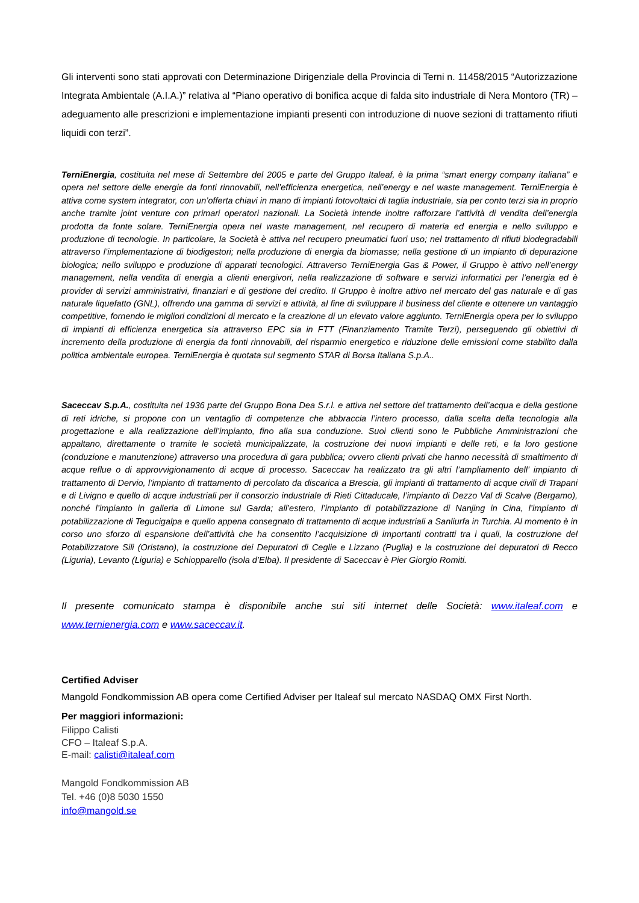Gli interventi sono stati approvati con Determinazione Dirigenziale della Provincia di Terni n. 11458/2015 “Autorizzazione Integrata Ambientale (A.I.A.)” relativa al “Piano operativo di bonifica acque di falda sito industriale di Nera Montoro (TR) – adeguamento alle prescrizioni e implementazione impianti presenti con introduzione di nuove sezioni di trattamento rifiuti liquidi con terzi”.
TerniEnergia, costituita nel mese di Settembre del 2005 e parte del Gruppo Italeaf, è la prima “smart energy company italiana” e opera nel settore delle energie da fonti rinnovabili, nell’efficienza energetica, nell’energy e nel waste management. TerniEnergia è attiva come system integrator, con un’offerta chiavi in mano di impianti fotovoltaici di taglia industriale, sia per conto terzi sia in proprio anche tramite joint venture con primari operatori nazionali. La Società intende inoltre rafforzare l’attività di vendita dell’energia prodotta da fonte solare. TerniEnergia opera nel waste management, nel recupero di materia ed energia e nello sviluppo e produzione di tecnologie. In particolare, la Società è attiva nel recupero pneumatici fuori uso; nel trattamento di rifiuti biodegradabili attraverso l’implementazione di biodigestori; nella produzione di energia da biomasse; nella gestione di un impianto di depurazione biologica; nello sviluppo e produzione di apparati tecnologici. Attraverso TerniEnergia Gas & Power, il Gruppo è attivo nell’energy management, nella vendita di energia a clienti energivori, nella realizzazione di software e servizi informatici per l’energia ed è provider di servizi amministrativi, finanziari e di gestione del credito. Il Gruppo è inoltre attivo nel mercato del gas naturale e di gas naturale liquefatto (GNL), offrendo una gamma di servizi e attività, al fine di sviluppare il business del cliente e ottenere un vantaggio competitive, fornendo le migliori condizioni di mercato e la creazione di un elevato valore aggiunto. TerniEnergia opera per lo sviluppo di impianti di efficienza energetica sia attraverso EPC sia in FTT (Finanziamento Tramite Terzi), perseguendo gli obiettivi di incremento della produzione di energia da fonti rinnovabili, del risparmio energetico e riduzione delle emissioni come stabilito dalla politica ambientale europea. TerniEnergia è quotata sul segmento STAR di Borsa Italiana S.p.A..
Saceccav S.p.A., costituita nel 1936 parte del Gruppo Bona Dea S.r.l. e attiva nel settore del trattamento dell’acqua e della gestione di reti idriche, si propone con un ventaglio di competenze che abbraccia l’intero processo, dalla scelta della tecnologia alla progettazione e alla realizzazione dell’impianto, fino alla sua conduzione. Suoi clienti sono le Pubbliche Amministrazioni che appaltano, direttamente o tramite le società municipalizzate, la costruzione dei nuovi impianti e delle reti, e la loro gestione (conduzione e manutenzione) attraverso una procedura di gara pubblica; ovvero clienti privati che hanno necessità di smaltimento di acque reflue o di approvvigionamento di acque di processo. Saceccav ha realizzato tra gli altri l’ampliamento dell’ impianto di trattamento di Dervio, l’impianto di trattamento di percolato da discarica a Brescia, gli impianti di trattamento di acque civili di Trapani e di Livigno e quello di acque industriali per il consorzio industriale di Rieti Cittaducale, l’impianto di Dezzo Val di Scalve (Bergamo), nonché l’impianto in galleria di Limone sul Garda; all’estero, l’impianto di potabilizzazione di Nanjing in Cina, l’impianto di potabilizzazione di Tegucigalpa e quello appena consegnato di trattamento di acque industriali a Sanliurfa in Turchia. Al momento è in corso uno sforzo di espansione dell’attività che ha consentito l’acquisizione di importanti contratti tra i quali, la costruzione del Potabilizzatore Sili (Oristano), la costruzione dei Depuratori di Ceglie e Lizzano (Puglia) e la costruzione dei depuratori di Recco (Liguria), Levanto (Liguria) e Schiopparello (isola d’Elba). Il presidente di Saceccav è Pier Giorgio Romiti.
Il presente comunicato stampa è disponibile anche sui siti internet delle Società: www.italeaf.com e www.ternienergia.com e www.saceccav.it.
Certified Adviser
Mangold Fondkommission AB opera come Certified Adviser per Italeaf sul mercato NASDAQ OMX First North.
Per maggiori informazioni:
Filippo Calisti
CFO – Italeaf S.p.A.
E-mail: calisti@italeaf.com
Mangold Fondkommission AB
Tel. +46 (0)8 5030 1550
info@mangold.se